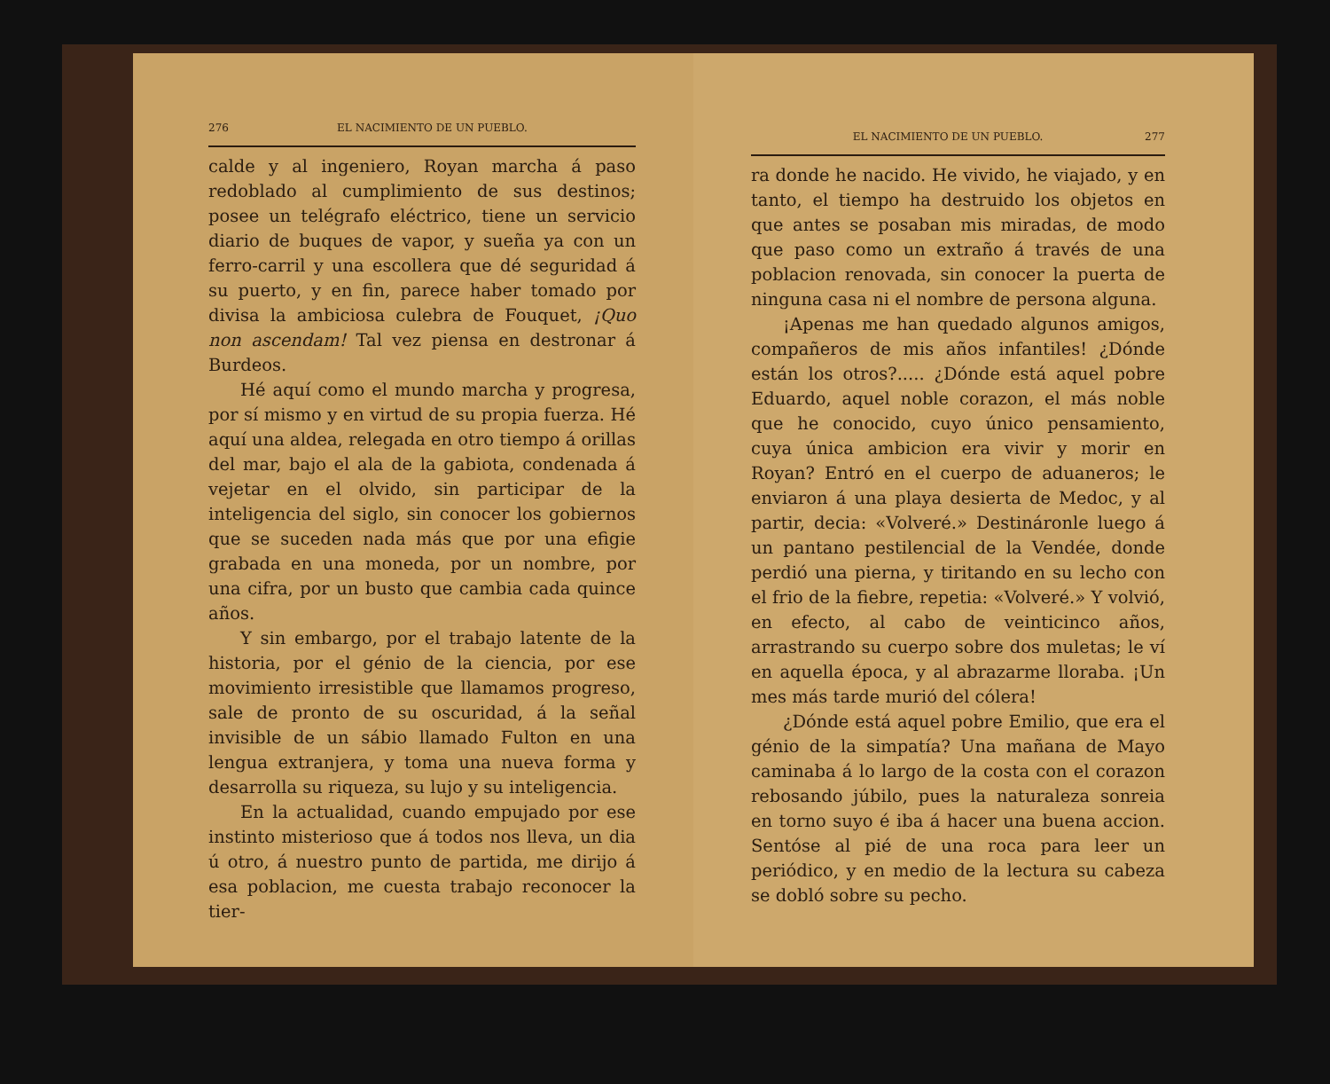276 EL NACIMIENTO DE UN PUEBLO.
calde y al ingeniero, Royan marcha á paso redoblado al cumplimiento de sus destinos; posee un telégrafo eléctrico, tiene un servicio diario de buques de vapor, y sueña ya con un ferro-carril y una escollera que dé seguridad á su puerto, y en fin, parece haber tomado por divisa la ambiciosa culebra de Fouquet, ¡Quo non ascendam! Tal vez piensa en destronar á Burdeos.
Hé aquí como el mundo marcha y progresa, por sí mismo y en virtud de su propia fuerza. Hé aquí una aldea, relegada en otro tiempo á orillas del mar, bajo el ala de la gabiota, condenada á vejetar en el olvido, sin participar de la inteligencia del siglo, sin conocer los gobiernos que se suceden nada más que por una efigie grabada en una moneda, por un nombre, por una cifra, por un busto que cambia cada quince años.
Y sin embargo, por el trabajo latente de la historia, por el génio de la ciencia, por ese movimiento irresistible que llamamos progreso, sale de pronto de su oscuridad, á la señal invisible de un sábio llamado Fulton en una lengua extranjera, y toma una nueva forma y desarrolla su riqueza, su lujo y su inteligencia.
En la actualidad, cuando empujado por ese instinto misterioso que á todos nos lleva, un dia ú otro, á nuestro punto de partida, me dirijo á esa poblacion, me cuesta trabajo reconocer la tier-
EL NACIMIENTO DE UN PUEBLO. 277
ra donde he nacido. He vivido, he viajado, y en tanto, el tiempo ha destruido los objetos en que antes se posaban mis miradas, de modo que paso como un extraño á través de una poblacion renovada, sin conocer la puerta de ninguna casa ni el nombre de persona alguna.
¡Apenas me han quedado algunos amigos, compañeros de mis años infantiles! ¿Dónde están los otros?..... ¿Dónde está aquel pobre Eduardo, aquel noble corazon, el más noble que he conocido, cuyo único pensamiento, cuya única ambicion era vivir y morir en Royan? Entró en el cuerpo de aduaneros; le enviaron á una playa desierta de Medoc, y al partir, decia: «Volveré.» Destináronle luego á un pantano pestilencial de la Vendée, donde perdió una pierna, y tiritando en su lecho con el frio de la fiebre, repetia: «Volveré.» Y volvió, en efecto, al cabo de veinticinco años, arrastrando su cuerpo sobre dos muletas; le ví en aquella época, y al abrazarme lloraba. ¡Un mes más tarde murió del cólera!
¿Dónde está aquel pobre Emilio, que era el génio de la simpatía? Una mañana de Mayo caminaba á lo largo de la costa con el corazon rebosando júbilo, pues la naturaleza sonreia en torno suyo é iba á hacer una buena accion. Sentóse al pié de una roca para leer un periódico, y en medio de la lectura su cabeza se dobló sobre su pecho.